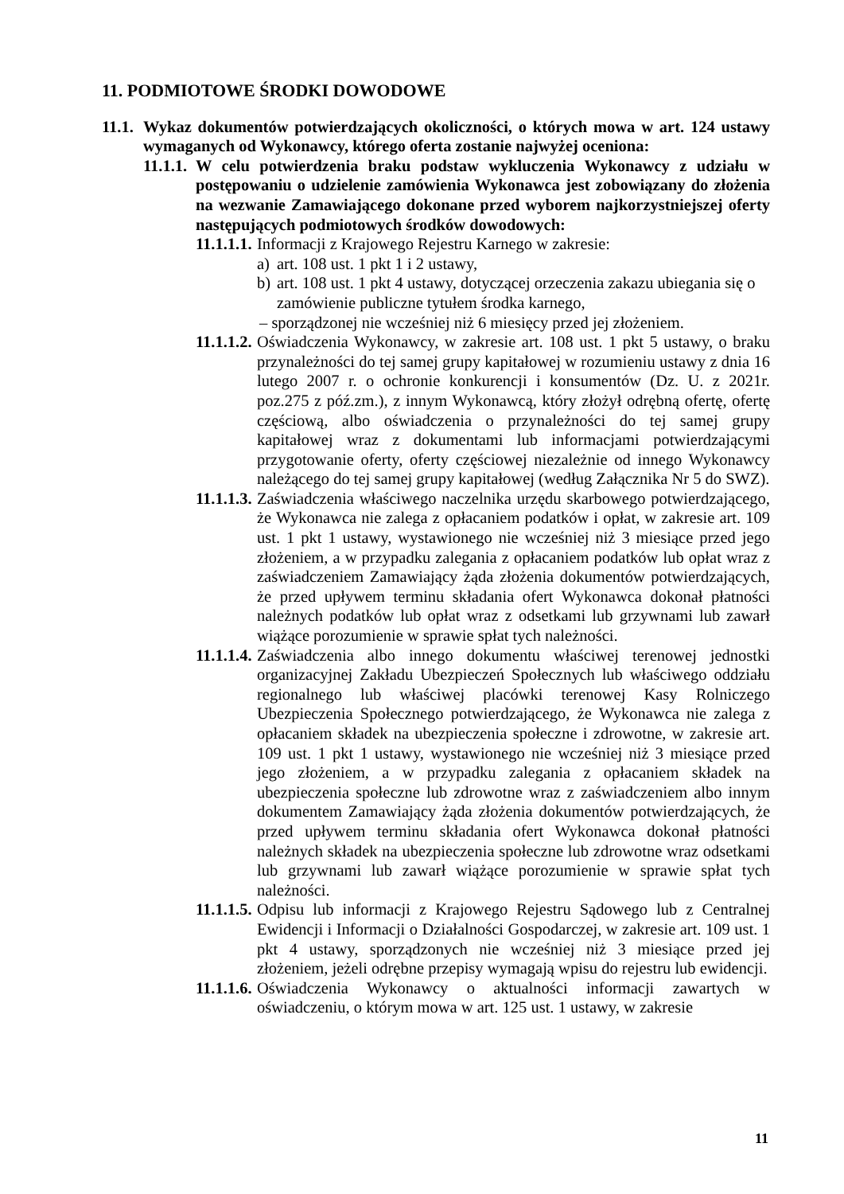11. PODMIOTOWE ŚRODKI DOWODOWE
11.1.
Wykaz dokumentów potwierdzających okoliczności, o których mowa w art. 124 ustawy wymaganych od Wykonawcy, którego oferta zostanie najwyżej oceniona:
11.1.1.
W celu potwierdzenia braku podstaw wykluczenia Wykonawcy z udziału w postępowaniu o udzielenie zamówienia Wykonawca jest zobowiązany do złożenia na wezwanie Zamawiającego dokonane przed wyborem najkorzystniejszej oferty następujących podmiotowych środków dowodowych:
11.1.1.1.
Informacji z Krajowego Rejestru Karnego w zakresie:
a) art. 108 ust. 1 pkt 1 i 2 ustawy,
b) art. 108 ust. 1 pkt 4 ustawy, dotyczącej orzeczenia zakazu ubiegania się o zamówienie publiczne tytułem środka karnego,
– sporządzonej nie wcześniej niż 6 miesięcy przed jej złożeniem.
11.1.1.2.
Oświadczenia Wykonawcy, w zakresie art. 108 ust. 1 pkt 5 ustawy, o braku przynależności do tej samej grupy kapitałowej w rozumieniu ustawy z dnia 16 lutego 2007 r. o ochronie konkurencji i konsumentów (Dz. U. z 2021r. poz.275 z póź.zm.), z innym Wykonawcą, który złożył odrębną ofertę, ofertę częściową, albo oświadczenia o przynależności do tej samej grupy kapitałowej wraz z dokumentami lub informacjami potwierdzającymi przygotowanie oferty, oferty częściowej niezależnie od innego Wykonawcy należącego do tej samej grupy kapitałowej (według Załącznika Nr 5 do SWZ).
11.1.1.3.
Zaświadczenia właściwego naczelnika urzędu skarbowego potwierdzającego, że Wykonawca nie zalega z opłacaniem podatków i opłat, w zakresie art. 109 ust. 1 pkt 1 ustawy, wystawionego nie wcześniej niż 3 miesiące przed jego złożeniem, a w przypadku zalegania z opłacaniem podatków lub opłat wraz z zaświadczeniem Zamawiający żąda złożenia dokumentów potwierdzających, że przed upływem terminu składania ofert Wykonawca dokonał płatności należnych podatków lub opłat wraz z odsetkami lub grzywnami lub zawarł wiążące porozumienie w sprawie spłat tych należności.
11.1.1.4.
Zaświadczenia albo innego dokumentu właściwej terenowej jednostki organizacyjnej Zakładu Ubezpieczeń Społecznych lub właściwego oddziału regionalnego lub właściwej placówki terenowej Kasy Rolniczego Ubezpieczenia Społecznego potwierdzającego, że Wykonawca nie zalega z opłacaniem składek na ubezpieczenia społeczne i zdrowotne, w zakresie art. 109 ust. 1 pkt 1 ustawy, wystawionego nie wcześniej niż 3 miesiące przed jego złożeniem, a w przypadku zalegania z opłacaniem składek na ubezpieczenia społeczne lub zdrowotne wraz z zaświadczeniem albo innym dokumentem Zamawiający żąda złożenia dokumentów potwierdzających, że przed upływem terminu składania ofert Wykonawca dokonał płatności należnych składek na ubezpieczenia społeczne lub zdrowotne wraz odsetkami lub grzywnami lub zawarł wiążące porozumienie w sprawie spłat tych należności.
11.1.1.5.
Odpisu lub informacji z Krajowego Rejestru Sądowego lub z Centralnej Ewidencji i Informacji o Działalności Gospodarczej, w zakresie art. 109 ust. 1 pkt 4 ustawy, sporządzonych nie wcześniej niż 3 miesiące przed jej złożeniem, jeżeli odrębne przepisy wymagają wpisu do rejestru lub ewidencji.
11.1.1.6.
Oświadczenia Wykonawcy o aktualności informacji zawartych w oświadczeniu, o którym mowa w art. 125 ust. 1 ustawy, w zakresie
11